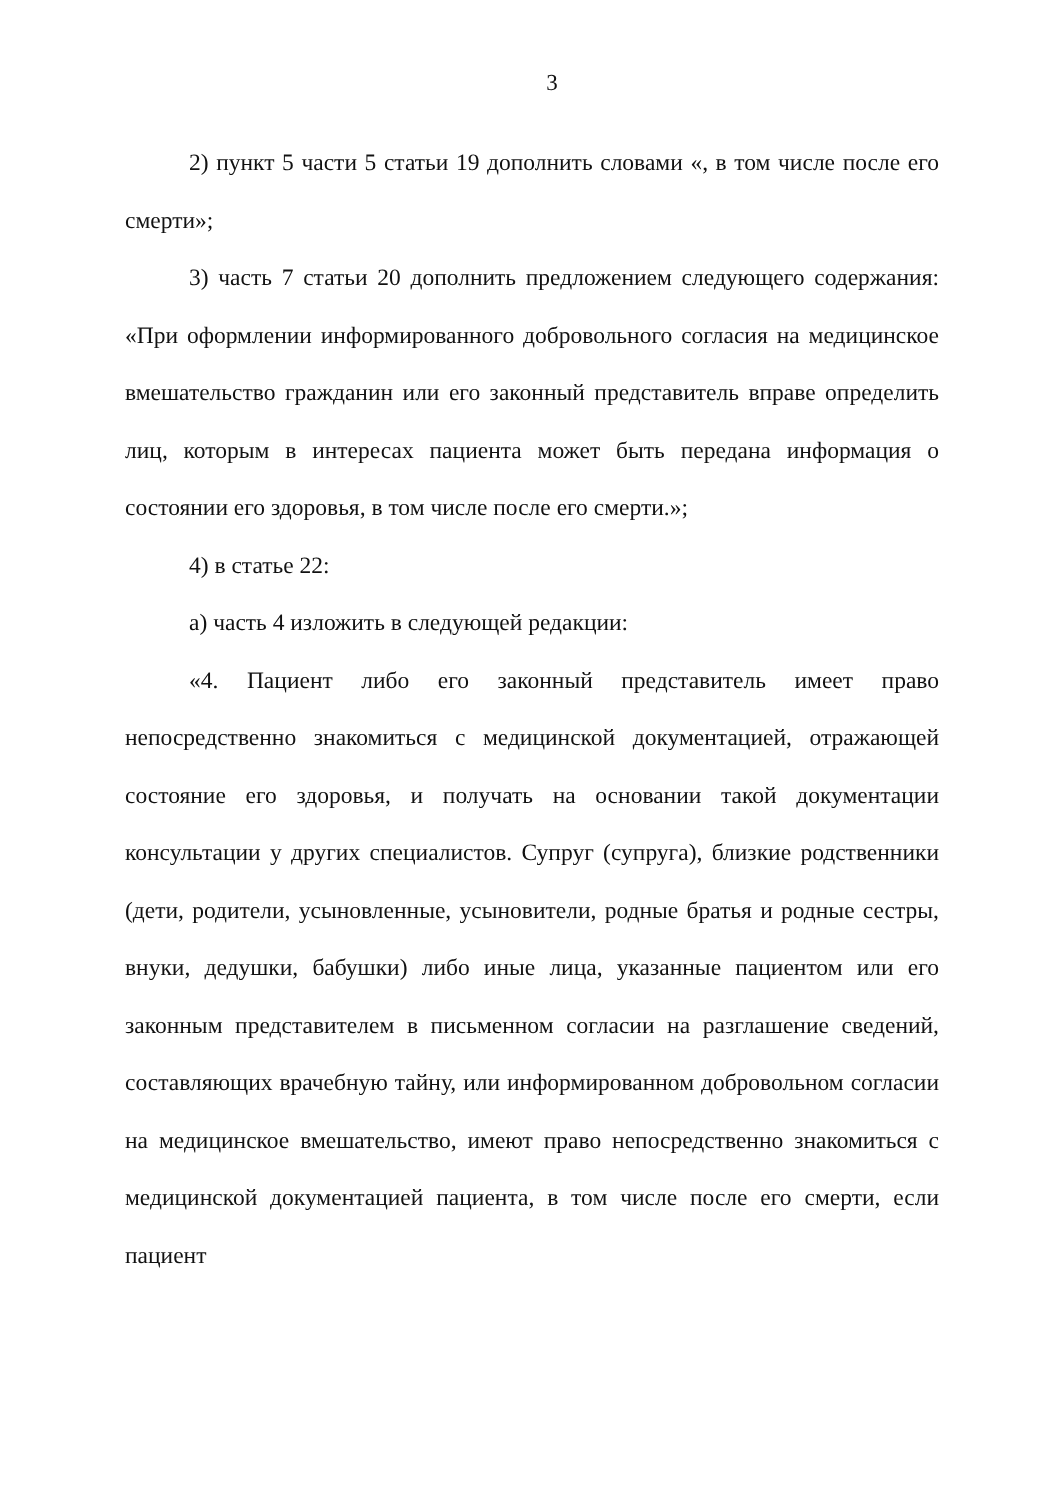3
2) пункт 5 части 5 статьи 19 дополнить словами «, в том числе после его смерти»;
3) часть 7 статьи 20 дополнить предложением следующего содержания: «При оформлении информированного добровольного согласия на медицинское вмешательство гражданин или его законный представитель вправе определить лиц, которым в интересах пациента может быть передана информация о состоянии его здоровья, в том числе после его смерти.»;
4) в статье 22:
а) часть 4 изложить в следующей редакции:
«4. Пациент либо его законный представитель имеет право непосредственно знакомиться с медицинской документацией, отражающей состояние его здоровья, и получать на основании такой документации консультации у других специалистов. Супруг (супруга), близкие родственники (дети, родители, усыновленные, усыновители, родные братья и родные сестры, внуки, дедушки, бабушки) либо иные лица, указанные пациентом или его законным представителем в письменном согласии на разглашение сведений, составляющих врачебную тайну, или информированном добровольном согласии на медицинское вмешательство, имеют право непосредственно знакомиться с медицинской документацией пациента, в том числе после его смерти, если пациент